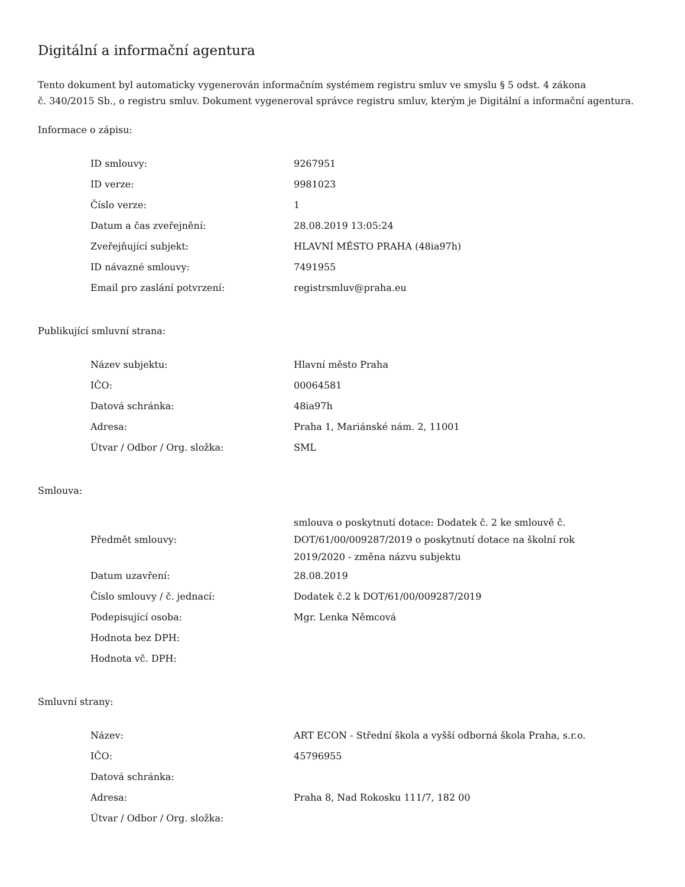Digitální a informační agentura
Tento dokument byl automaticky vygenerován informačním systémem registru smluv ve smyslu § 5 odst. 4 zákona
č. 340/2015 Sb., o registru smluv. Dokument vygeneroval správce registru smluv, kterým je Digitální a informační agentura.
Informace o zápisu:
| ID smlouvy: | 9267951 |
| ID verze: | 9981023 |
| Číslo verze: | 1 |
| Datum a čas zveřejnění: | 28.08.2019 13:05:24 |
| Zveřejňující subjekt: | HLAVNÍ MĚSTO PRAHA (48ia97h) |
| ID návazné smlouvy: | 7491955 |
| Email pro zaslání potvrzení: | registrsmluv@praha.eu |
Publikující smluvní strana:
| Název subjektu: | Hlavní město Praha |
| IČO: | 00064581 |
| Datová schránka: | 48ia97h |
| Adresa: | Praha 1, Mariánské nám. 2, 11001 |
| Útvar / Odbor / Org. složka: | SML |
Smlouva:
| Předmět smlouvy: | smlouva o poskytnutí dotace: Dodatek č. 2 ke smlouvě č. DOT/61/00/009287/2019 o poskytnutí dotace na školní rok 2019/2020 - změna názvu subjektu |
| Datum uzavření: | 28.08.2019 |
| Číslo smlouvy / č. jednací: | Dodatek č.2 k DOT/61/00/009287/2019 |
| Podepisující osoba: | Mgr. Lenka Němcová |
| Hodnota bez DPH: | |
| Hodnota vč. DPH: | |
Smluvní strany:
| Název: | ART ECON - Střední škola a vyšší odborná škola Praha, s.r.o. |
| IČO: | 45796955 |
| Datová schránka: | |
| Adresa: | Praha 8, Nad Rokosku 111/7, 182 00 |
| Útvar / Odbor / Org. složka: | |